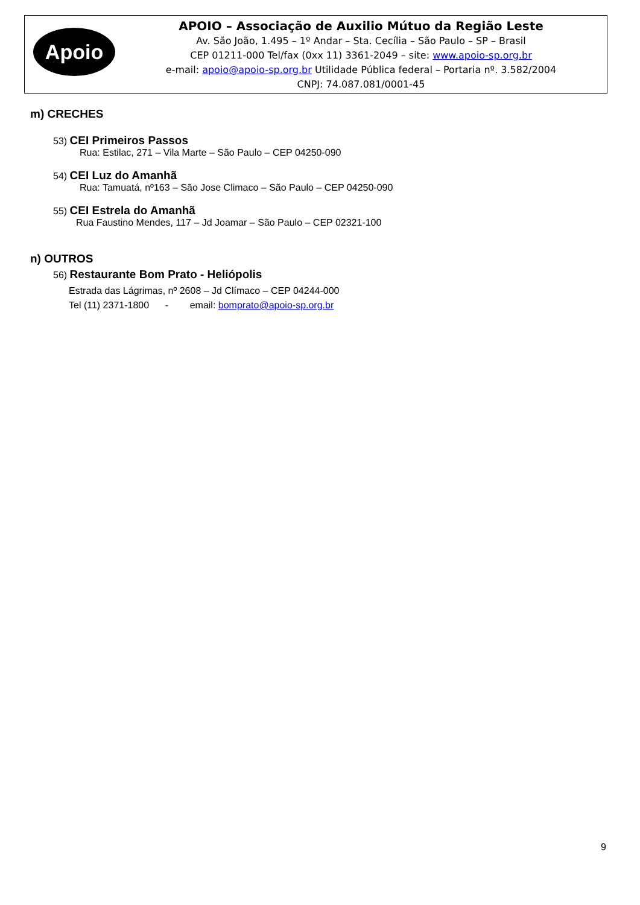Apoio
APOIO – Associação de Auxilio Mútuo da Região Leste
Av. São João, 1.495 – 1º Andar – Sta. Cecília – São Paulo – SP – Brasil
CEP 01211-000 Tel/fax (0xx 11) 3361-2049 – site: www.apoio-sp.org.br
e-mail: apoio@apoio-sp.org.br Utilidade Pública federal – Portaria nº. 3.582/2004
CNPJ: 74.087.081/0001-45
m) CRECHES
53) CEI Primeiros Passos
Rua: Estilac, 271 – Vila Marte – São Paulo – CEP 04250-090
54) CEI Luz do Amanhã
Rua: Tamuatá, nº163 – São Jose Climaco – São Paulo – CEP 04250-090
55) CEI Estrela do Amanhã
Rua Faustino Mendes, 117 – Jd Joamar – São Paulo – CEP 02321-100
n) OUTROS
56) Restaurante Bom Prato - Heliópolis
Estrada das Lágrimas, nº 2608 – Jd Clímaco – CEP 04244-000
Tel (11) 2371-1800 - email: bomprato@apoio-sp.org.br
9